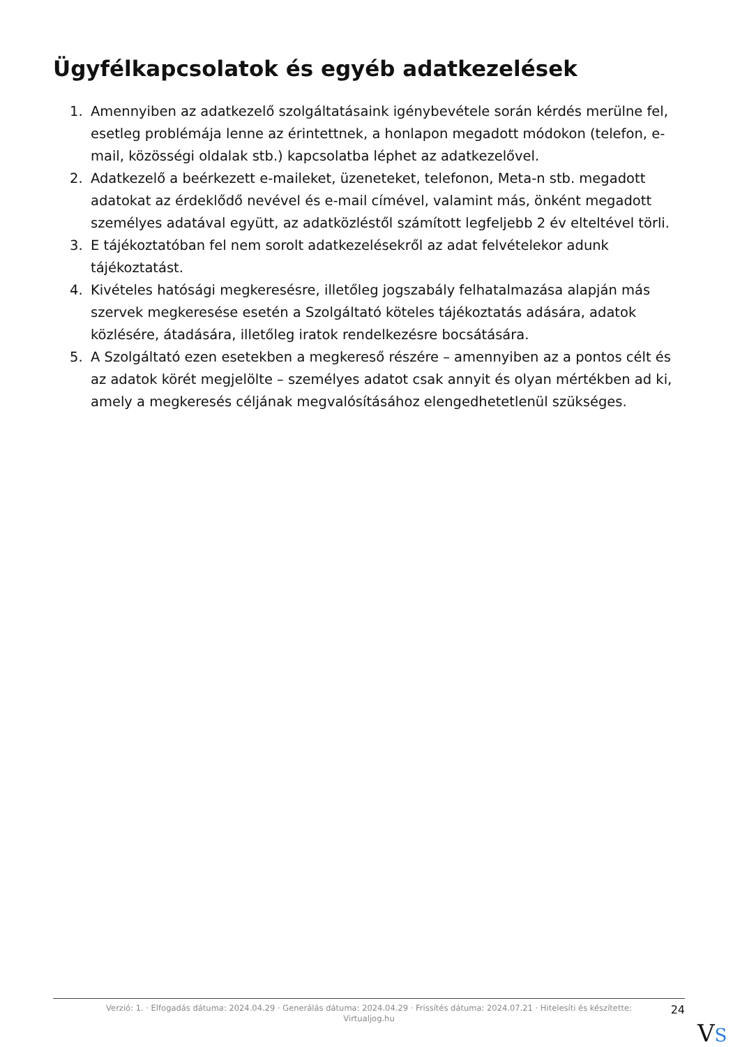Ügyfélkapcsolatok és egyéb adatkezelések
1. Amennyiben az adatkezelő szolgáltatásaink igénybevétele során kérdés merülne fel, esetleg problémája lenne az érintettnek, a honlapon megadott módokon (telefon, e-mail, közösségi oldalak stb.) kapcsolatba léphet az adatkezelővel.
2. Adatkezelő a beérkezett e-maileket, üzeneteket, telefonon, Meta-n stb. megadott adatokat az érdeklődő nevével és e-mail címével, valamint más, önként megadott személyes adatával együtt, az adatközléstől számított legfeljebb 2 év elteltével törli.
3. E tájékoztatóban fel nem sorolt adatkezelésekről az adat felvételekor adunk tájékoztatást.
4. Kivételes hatósági megkeresésre, illetőleg jogszabály felhatalmazása alapján más szervek megkeresése esetén a Szolgáltató köteles tájékoztatás adására, adatok közlésére, átadására, illetőleg iratok rendelkezésre bocsátására.
5. A Szolgáltató ezen esetekben a megkereső részére – amennyiben az a pontos célt és az adatok körét megjelölte – személyes adatot csak annyit és olyan mértékben ad ki, amely a megkeresés céljának megvalósításához elengedhetetlenül szükséges.
Verzió: 1. · Elfogadás dátuma: 2024.04.29 · Generálás dátuma: 2024.04.29 · Frissítés dátuma: 2024.07.21 · Hitelesíti és készítette: Virtualjog.hu
24
VS